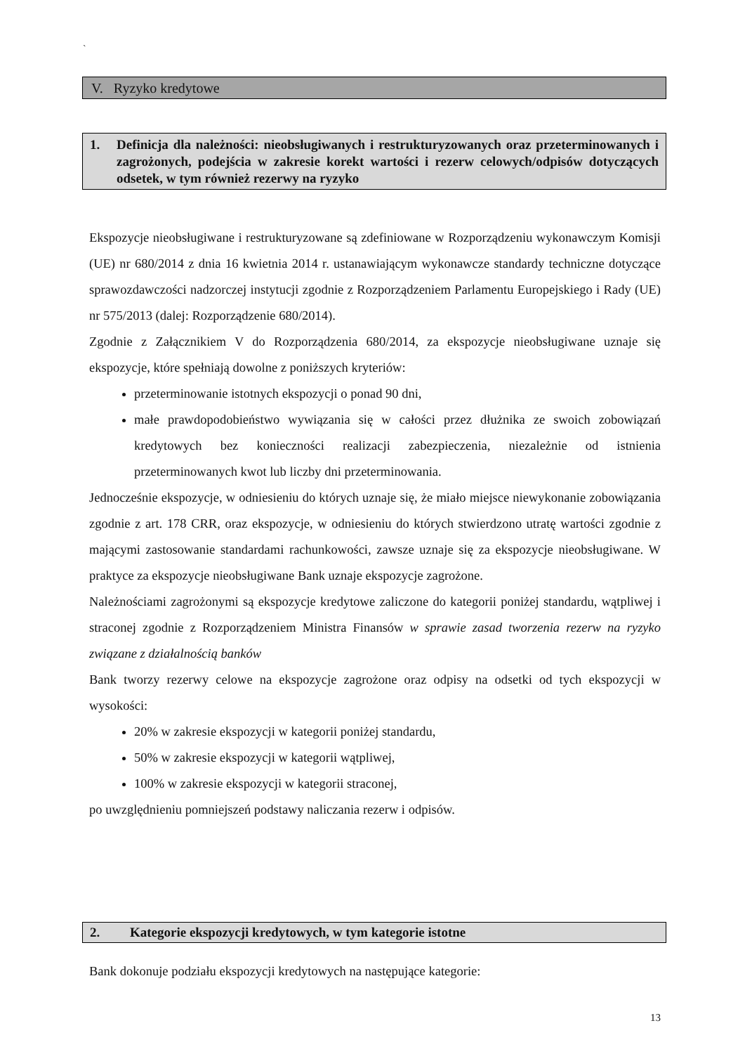`
V. Ryzyko kredytowe
1. Definicja dla należności: nieobsługiwanych i restrukturyzowanych oraz przeterminowanych i zagrożonych, podejścia w zakresie korekt wartości i rezerw celowych/odpisów dotyczących odsetek, w tym również rezerwy na ryzyko
Ekspozycje nieobsługiwane i restrukturyzowane są zdefiniowane w Rozporządzeniu wykonawczym Komisji (UE) nr 680/2014 z dnia 16 kwietnia 2014 r. ustanawiającym wykonawcze standardy techniczne dotyczące sprawozdawczości nadzorczej instytucji zgodnie z Rozporządzeniem Parlamentu Europejskiego i Rady (UE) nr 575/2013 (dalej: Rozporządzenie 680/2014).
Zgodnie z Załącznikiem V do Rozporządzenia 680/2014, za ekspozycje nieobsługiwane uznaje się ekspozycje, które spełniają dowolne z poniższych kryteriów:
przeterminowanie istotnych ekspozycji o ponad 90 dni,
małe prawdopodobieństwo wywiązania się w całości przez dłużnika ze swoich zobowiązań kredytowych bez konieczności realizacji zabezpieczenia, niezależnie od istnienia przeterminowanych kwot lub liczby dni przeterminowania.
Jednocześnie ekspozycje, w odniesieniu do których uznaje się, że miało miejsce niewykonanie zobowiązania zgodnie z art. 178 CRR, oraz ekspozycje, w odniesieniu do których stwierdzono utratę wartości zgodnie z mającymi zastosowanie standardami rachunkowości, zawsze uznaje się za ekspozycje nieobsługiwane. W praktyce za ekspozycje nieobsługiwane Bank uznaje ekspozycje zagrożone.
Należnościami zagrożonymi są ekspozycje kredytowe zaliczone do kategorii poniżej standardu, wątpliwej i straconej zgodnie z Rozporządzeniem Ministra Finansów w sprawie zasad tworzenia rezerw na ryzyko związane z działalnością banków
Bank tworzy rezerwy celowe na ekspozycje zagrożone oraz odpisy na odsetki od tych ekspozycji w wysokości:
20% w zakresie ekspozycji w kategorii poniżej standardu,
50% w zakresie ekspozycji w kategorii wątpliwej,
100% w zakresie ekspozycji w kategorii straconej,
po uwzględnieniu pomniejszeń podstawy naliczania rezerw i odpisów.
2. Kategorie ekspozycji kredytowych, w tym kategorie istotne
Bank dokonuje podziału ekspozycji kredytowych na następujące kategorie:
13